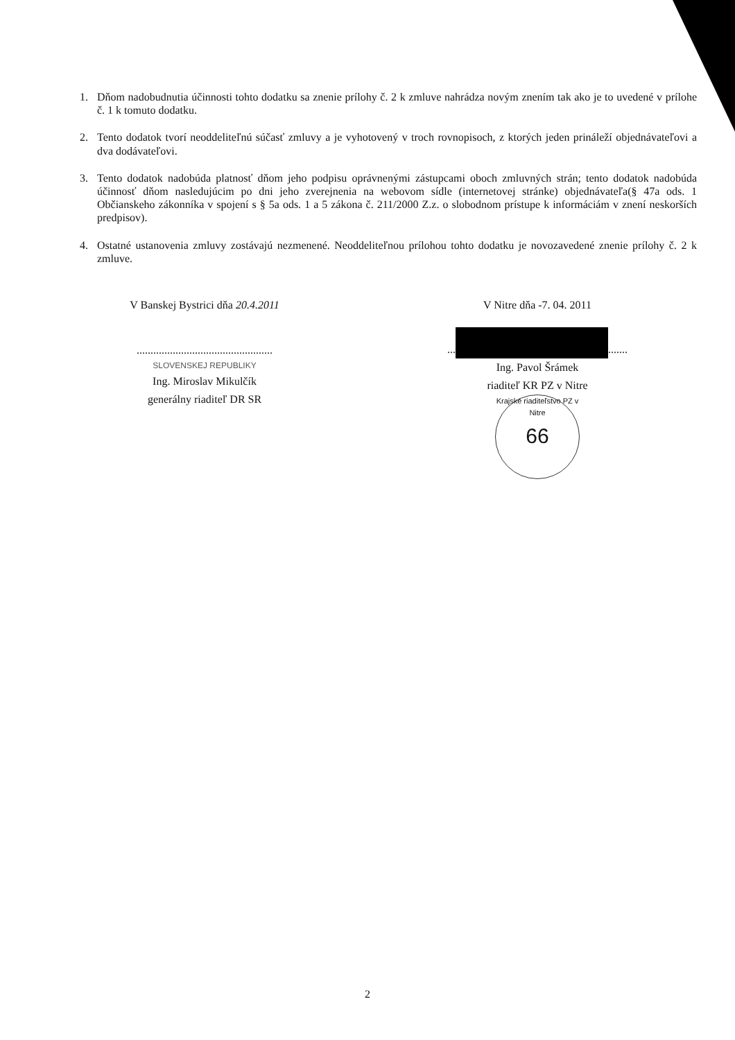1. Dňom nadobudnutia účinnosti tohto dodatku sa znenie prílohy č. 2 k zmluve nahrádza novým znením tak ako je to uvedené v prílohe č. 1 k tomuto dodatku.
2. Tento dodatok tvorí neoddeliteľnú súčasť zmluvy a je vyhotovený v troch rovnopisoch, z ktorých jeden prináleží objednávateľovi a dva dodávateľovi.
3. Tento dodatok nadobúda platnosť dňom jeho podpisu oprávnenými zástupcami oboch zmluvných strán; tento dodatok nadobúda účinnosť dňom nasledujúcim po dni jeho zverejnenia na webovom sídle (internetovej stránke) objednávateľa(§ 47a ods. 1 Občianskeho zákonníka v spojení s § 5a ods. 1 a 5 zákona č. 211/2000 Z.z. o slobodnom prístupe k informáciám v znení neskorších predpisov).
4. Ostatné ustanovenia zmluvy zostávajú nezmenené. Neoddeliteľnou prílohou tohto dodatku je novozavedené znenie prílohy č. 2 k zmluve.
V Banskej Bystrici dňa 20.4.2011
.................................................
SLOVENSKEJ REPUBLIKY
Ing. Miroslav Mikulčík
generálny riaditeľ DR SR
V Nitre dňa -7. 04. 2011
... .......
Ing. Pavol Šrámek
riaditeľ KR PZ v Nitre
Krajské riaditeľstvo PZ v Nitre 66
2